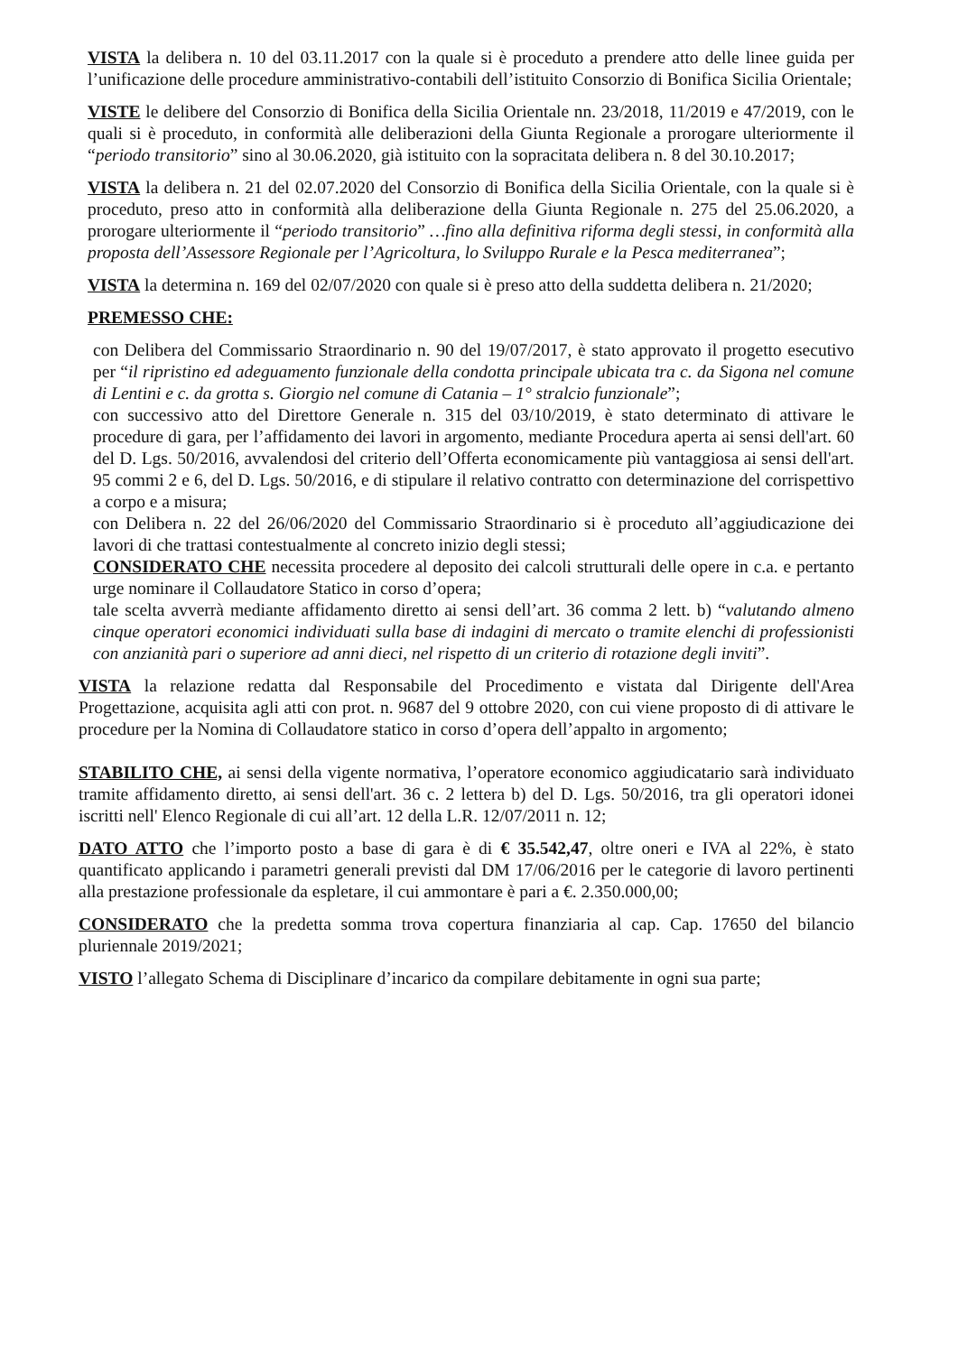VISTA la delibera n. 10 del 03.11.2017 con la quale si è proceduto a prendere atto delle linee guida per l’unificazione delle procedure amministrativo-contabili dell’istituito Consorzio di Bonifica Sicilia Orientale;
VISTE le delibere del Consorzio di Bonifica della Sicilia Orientale nn. 23/2018, 11/2019 e 47/2019, con le quali si è proceduto, in conformità alle deliberazioni della Giunta Regionale a prorogare ulteriormente il “periodo transitorio” sino al 30.06.2020, già istituito con la sopracitata delibera n. 8 del 30.10.2017;
VISTA la delibera n. 21 del 02.07.2020 del Consorzio di Bonifica della Sicilia Orientale, con la quale si è proceduto, preso atto in conformità alla deliberazione della Giunta Regionale n. 275 del 25.06.2020, a prorogare ulteriormente il “periodo transitorio” …fino alla definitiva riforma degli stessi, in conformità alla proposta dell’Assessore Regionale per l’Agricoltura, lo Sviluppo Rurale e la Pesca mediterranea”;
VISTA la determina n. 169 del 02/07/2020 con quale si è preso atto della suddetta delibera n. 21/2020;
PREMESSO CHE:
con Delibera del Commissario Straordinario n. 90 del 19/07/2017, è stato approvato il progetto esecutivo per “il ripristino ed adeguamento funzionale della condotta principale ubicata tra c. da Sigona nel comune di Lentini e c. da grotta s. Giorgio nel comune di Catania – 1° stralcio funzionale”;
con successivo atto del Direttore Generale n. 315 del 03/10/2019, è stato determinato di attivare le procedure di gara, per l’affidamento dei lavori in argomento, mediante Procedura aperta ai sensi dell'art. 60 del D. Lgs. 50/2016, avvalendosi del criterio dell’Offerta economicamente più vantaggiosa ai sensi dell'art. 95 commi 2 e 6, del D. Lgs. 50/2016, e di stipulare il relativo contratto con determinazione del corrispettivo a corpo e a misura;
con Delibera n. 22 del 26/06/2020 del Commissario Straordinario si è proceduto all’aggiudicazione dei lavori di che trattasi contestualmente al concreto inizio degli stessi;
CONSIDERATO CHE necessita procedere al deposito dei calcoli strutturali delle opere in c.a. e pertanto urge nominare il Collaudatore Statico in corso d’opera;
tale scelta avverrà mediante affidamento diretto ai sensi dell’art. 36 comma 2 lett. b) “valutando almeno cinque operatori economici individuati sulla base di indagini di mercato o tramite elenchi di professionisti con anzianità pari o superiore ad anni dieci, nel rispetto di un criterio di rotazione degli inviti”.
VISTA la relazione redatta dal Responsabile del Procedimento e vistata dal Dirigente dell'Area Progettazione, acquisita agli atti con prot. n. 9687 del 9 ottobre 2020, con cui viene proposto di di attivare le procedure per la Nomina di Collaudatore statico in corso d’opera dell’appalto in argomento;
STABILITO CHE, ai sensi della vigente normativa, l’operatore economico aggiudicatario sarà individuato tramite affidamento diretto, ai sensi dell'art. 36 c. 2 lettera b) del D. Lgs. 50/2016, tra gli operatori idonei iscritti nell' Elenco Regionale di cui all’art. 12 della L.R. 12/07/2011 n. 12;
DATO ATTO che l’importo posto a base di gara è di € 35.542,47, oltre oneri e IVA al 22%, è stato quantificato applicando i parametri generali previsti dal DM 17/06/2016 per le categorie di lavoro pertinenti alla prestazione professionale da espletare, il cui ammontare è pari a €. 2.350.000,00;
CONSIDERATO che la predetta somma trova copertura finanziaria al cap. Cap. 17650 del bilancio pluriennale 2019/2021;
VISTO l’allegato Schema di Disciplinare d’incarico da compilare debitamente in ogni sua parte;